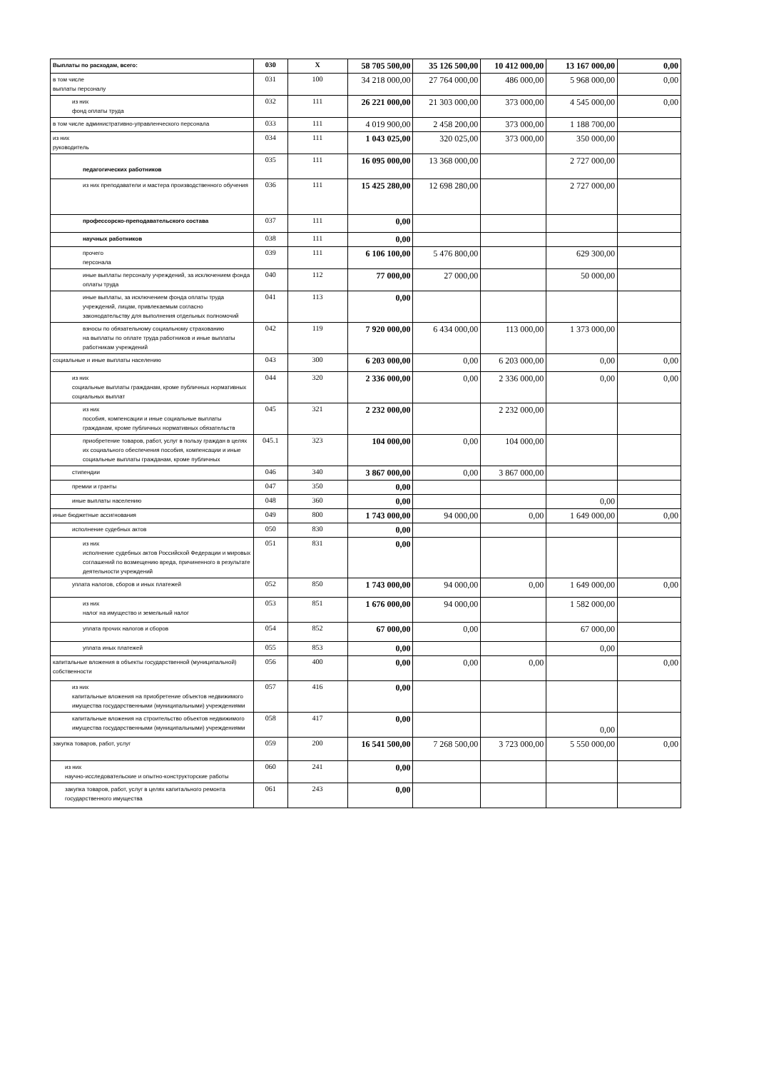| Выплаты по расходам, всего: | 030 | X | 58 705 500,00 | 35 126 500,00 | 10 412 000,00 | 13 167 000,00 | 0,00 |
| в том числе выплаты персоналу | 031 | 100 | 34 218 000,00 | 27 764 000,00 | 486 000,00 | 5 968 000,00 | 0,00 |
| из них фонд оплаты труда | 032 | 111 | 26 221 000,00 | 21 303 000,00 | 373 000,00 | 4 545 000,00 | 0,00 |
| в том числе административно-управленческого персонала | 033 | 111 | 4 019 900,00 | 2 458 200,00 | 373 000,00 | 1 188 700,00 | |
| из них руководитель | 034 | 111 | 1 043 025,00 | 320 025,00 | 373 000,00 | 350 000,00 | |
| педагогических работников | 035 | 111 | 16 095 000,00 | 13 368 000,00 | | 2 727 000,00 | |
| из них преподаватели и мастера производственного обучения | 036 | 111 | 15 425 280,00 | 12 698 280,00 | | 2 727 000,00 | |
| профессорско-преподавательского состава | 037 | 111 | 0,00 | | | | |
| научных работников | 038 | 111 | 0,00 | | | | |
| прочего персонала | 039 | 111 | 6 106 100,00 | 5 476 800,00 | | 629 300,00 | |
| иные выплаты персоналу учреждений, за исключением фонда оплаты труда | 040 | 112 | 77 000,00 | 27 000,00 | | 50 000,00 | |
| иные выплаты, за исключением фонда оплаты труда учреждений, лицам, привлекаемым согласно законодательству для выполнения отдельных полномочий | 041 | 113 | 0,00 | | | | |
| взносы по обязательному социальному страхованию на выплаты по оплате труда работников и иные выплаты работникам учреждений | 042 | 119 | 7 920 000,00 | 6 434 000,00 | 113 000,00 | 1 373 000,00 | |
| социальные и иные выплаты населению | 043 | 300 | 6 203 000,00 | 0,00 | 6 203 000,00 | 0,00 | 0,00 |
| из них социальные выплаты гражданам, кроме публичных нормативных социальных выплат | 044 | 320 | 2 336 000,00 | 0,00 | 2 336 000,00 | 0,00 | 0,00 |
| из них пособия, компенсации и иные социальные выплаты гражданам, кроме публичных нормативных обязательств | 045 | 321 | 2 232 000,00 | | 2 232 000,00 | | |
| приобретение товаров, работ, услуг в пользу граждан в целях их социального обеспечения пособия, компенсации и иные социальные выплаты гражданам, кроме публичных | 045.1 | 323 | 104 000,00 | 0,00 | 104 000,00 | | |
| стипендии | 046 | 340 | 3 867 000,00 | 0,00 | 3 867 000,00 | | |
| премии и гранты | 047 | 350 | 0,00 | | | | |
| иные выплаты населению | 048 | 360 | 0,00 | | | 0,00 | |
| иные бюджетные ассигнования | 049 | 800 | 1 743 000,00 | 94 000,00 | 0,00 | 1 649 000,00 | 0,00 |
| исполнение судебных актов | 050 | 830 | 0,00 | | | | |
| из них исполнение судебных актов Российской Федерации и мировых соглашений по возмещению вреда, причиненного в результате деятельности учреждений | 051 | 831 | 0,00 | | | | |
| уплата налогов, сборов и иных платежей | 052 | 850 | 1 743 000,00 | 94 000,00 | 0,00 | 1 649 000,00 | 0,00 |
| из них налог на имущество и земельный налог | 053 | 851 | 1 676 000,00 | 94 000,00 | | 1 582 000,00 | |
| уплата прочих налогов и сборов | 054 | 852 | 67 000,00 | 0,00 | | 67 000,00 | |
| уплата иных платежей | 055 | 853 | 0,00 | | | 0,00 | |
| капитальные вложения в объекты государственной (муниципальной) собственности | 056 | 400 | 0,00 | 0,00 | 0,00 | | 0,00 |
| из них капитальные вложения на приобретение объектов недвижимого имущества государственными (муниципальными) учреждениями | 057 | 416 | 0,00 | | | | |
| капитальные вложения на строительство объектов недвижимого имущества государственными (муниципальными) учреждениями | 058 | 417 | 0,00 | | | 0,00 | |
| закупка товаров, работ, услуг | 059 | 200 | 16 541 500,00 | 7 268 500,00 | 3 723 000,00 | 5 550 000,00 | 0,00 |
| из них научно-исследовательские и опытно-конструкторские работы | 060 | 241 | 0,00 | | | | |
| закупка товаров, работ, услуг в целях капитального ремонта государственного имущества | 061 | 243 | 0,00 | | | | |